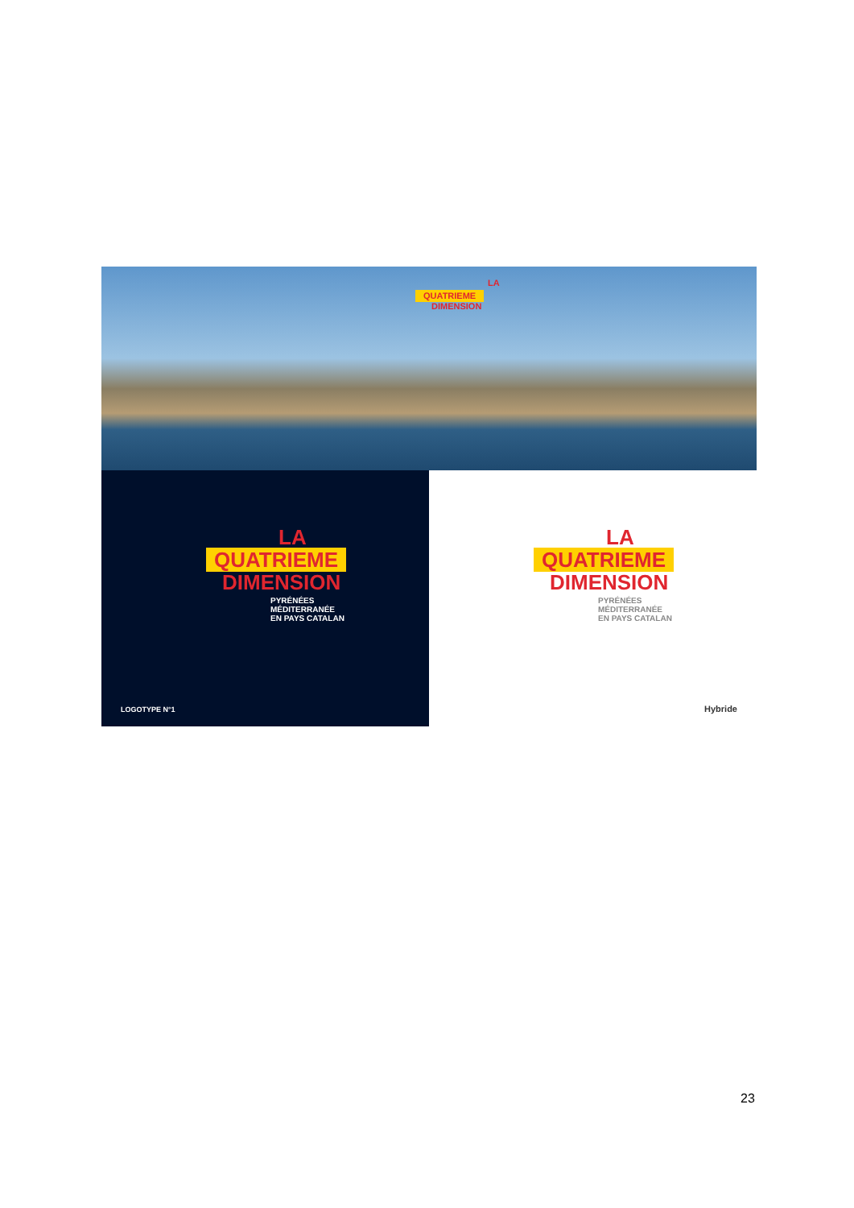LA
QUATRIEME
DIMENSION
LA
QUATRIEME
DIMENSION
PYRÉNÉES
MÉDITERRANÉE
EN PAYS CATALAN
LOGOTYPE N°1
LA
QUATRIEME
DIMENSION
PYRÉNÉES
MÉDITERRANÉE
EN PAYS CATALAN
Hybride
23